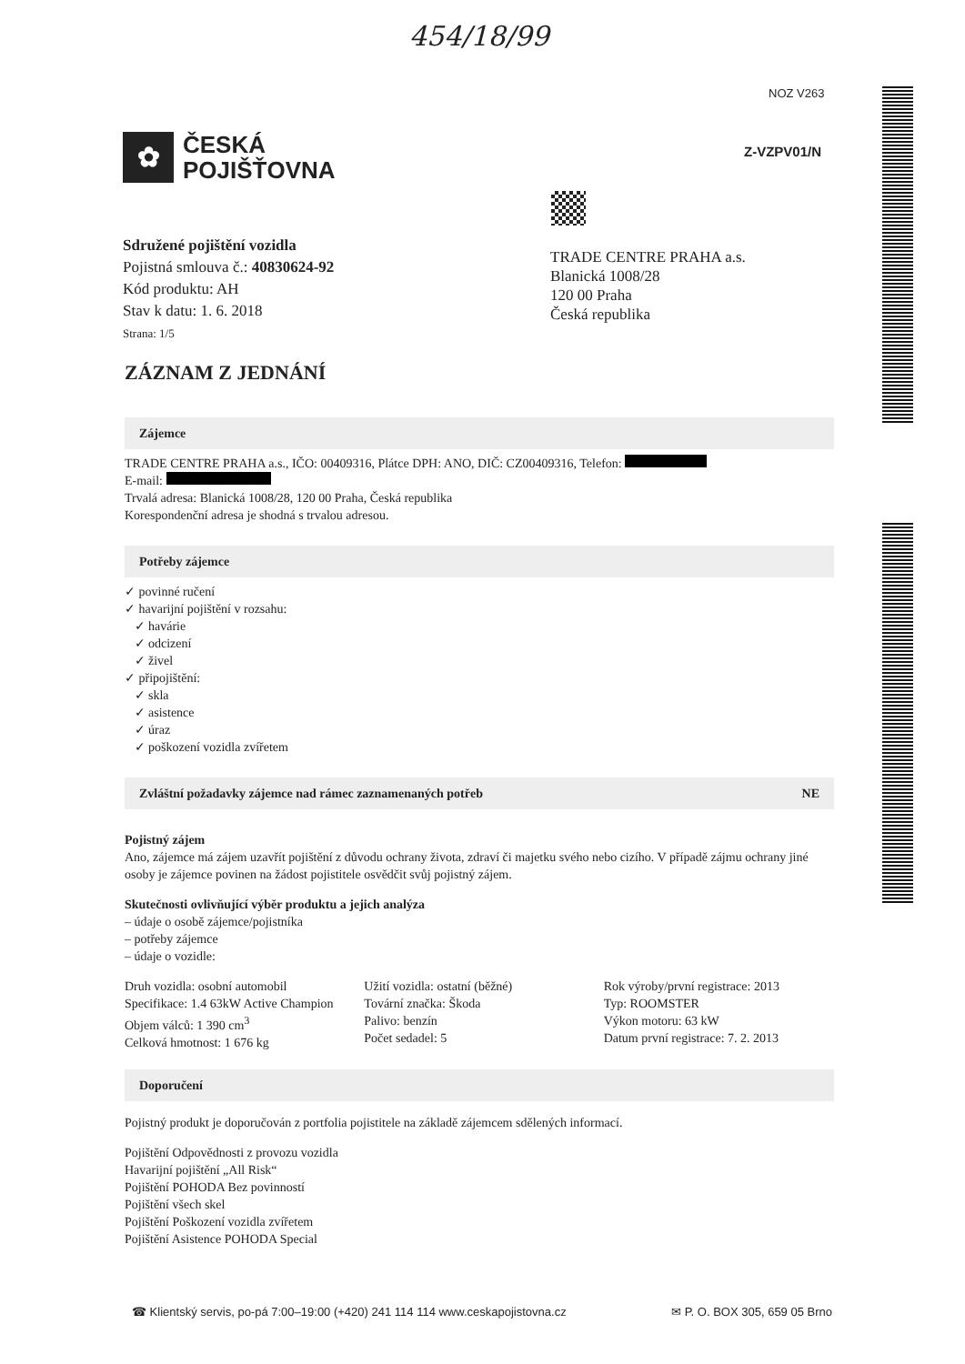454/18/99
NOZ V263
✿
ČESKÁ
POJIŠŤOVNA
Z-VZPV01/N
Sdružené pojištění vozidla
Pojistná smlouva č.: 40830624-92
Kód produktu: AH
Stav k datu: 1. 6. 2018
Strana: 1/5
TRADE CENTRE PRAHA a.s.
Blanická 1008/28
120 00 Praha
Česká republika
ZÁZNAM Z JEDNÁNÍ
Zájemce
TRADE CENTRE PRAHA a.s., IČO: 00409316, Plátce DPH: ANO, DIČ: CZ00409316, Telefon:
E-mail:
Trvalá adresa: Blanická 1008/28, 120 00 Praha, Česká republika
Korespondenční adresa je shodná s trvalou adresou.
Potřeby zájemce
✓ povinné ručení
✓ havarijní pojištění v rozsahu:
✓ havárie
✓ odcizení
✓ živel
✓ připojištění:
✓ skla
✓ asistence
✓ úraz
✓ poškození vozidla zvířetem
Zvláštní požadavky zájemce nad rámec zaznamenaných potřeb NE
Pojistný zájem
Ano, zájemce má zájem uzavřít pojištění z důvodu ochrany života, zdraví či majetku svého nebo cizího. V případě zájmu ochrany jiné osoby je zájemce povinen na žádost pojistitele osvědčit svůj pojistný zájem.
Skutečnosti ovlivňující výběr produktu a jejich analýza
– údaje o osobě zájemce/pojistníka
– potřeby zájemce
– údaje o vozidle:
Druh vozidla: osobní automobil
Specifikace: 1.4 63kW Active Champion
Objem válců: 1 390 cm<sup>3</sup>
Celková hmotnost: 1 676 kg
Užití vozidla: ostatní (běžné)
Tovární značka: Škoda
Palivo: benzín
Počet sedadel: 5
Rok výroby/první registrace: 2013
Typ: ROOMSTER
Výkon motoru: 63 kW
Datum první registrace: 7. 2. 2013
Doporučení
Pojistný produkt je doporučován z portfolia pojistitele na základě zájemcem sdělených informací.
Pojištění Odpovědnosti z provozu vozidla
Havarijní pojištění „All Risk“
Pojištění POHODA Bez povinností
Pojištění všech skel
Pojištění Poškození vozidla zvířetem
Pojištění Asistence POHODA Special
☎ Klientský servis, po-pá 7:00–19:00 (+420) 241 114 114 www.ceskapojistovna.cz ✉ P. O. BOX 305, 659 05 Brno